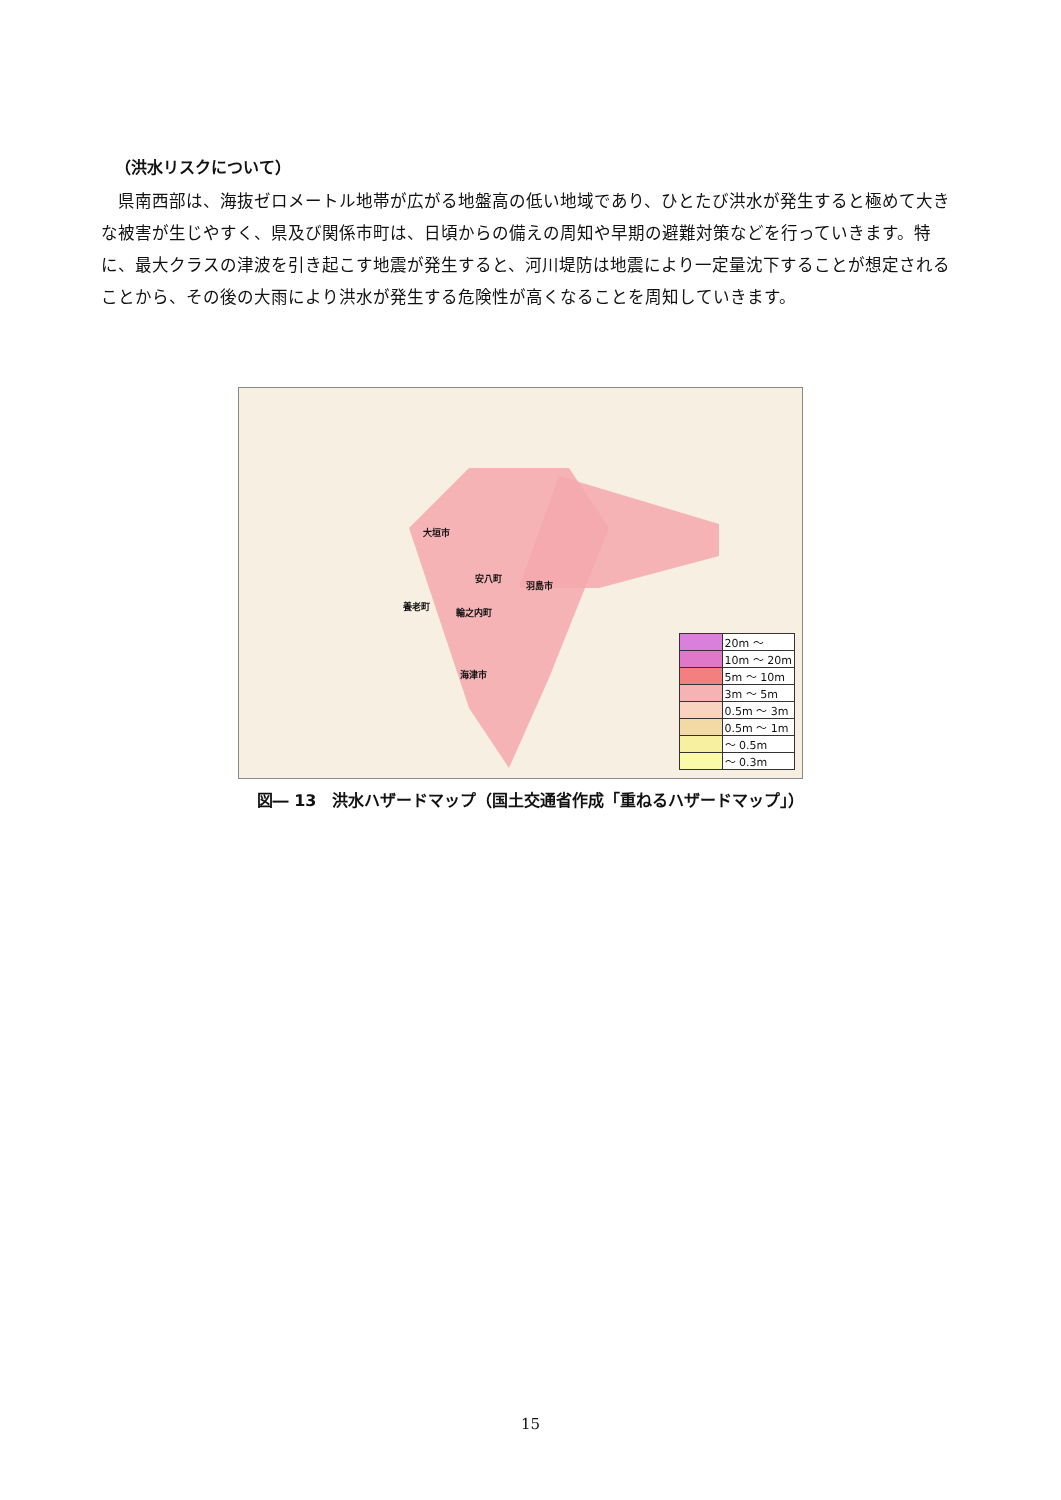（洪水リスクについて）
県南西部は、海抜ゼロメートル地帯が広がる地盤高の低い地域であり、ひとたび洪水が発生すると極めて大きな被害が生じやすく、県及び関係市町は、日頃からの備えの周知や早期の避難対策などを行っていきます。特に、最大クラスの津波を引き起こす地震が発生すると、河川堤防は地震により一定量沈下することが想定されることから、その後の大雨により洪水が発生する危険性が高くなることを周知していきます。
大垣市
安八町
羽島市
養老町
輪之内町
海津市
| | 20m ～ |
| | 10m ～ 20m |
| | 5m ～ 10m |
| | 3m ～ 5m |
| | 0.5m ～ 3m |
| | 0.5m ～ 1m |
| | ～ 0.5m |
| | ～ 0.3m |
図― 13　洪水ハザードマップ（国土交通省作成「重ねるハザードマップ」）
15